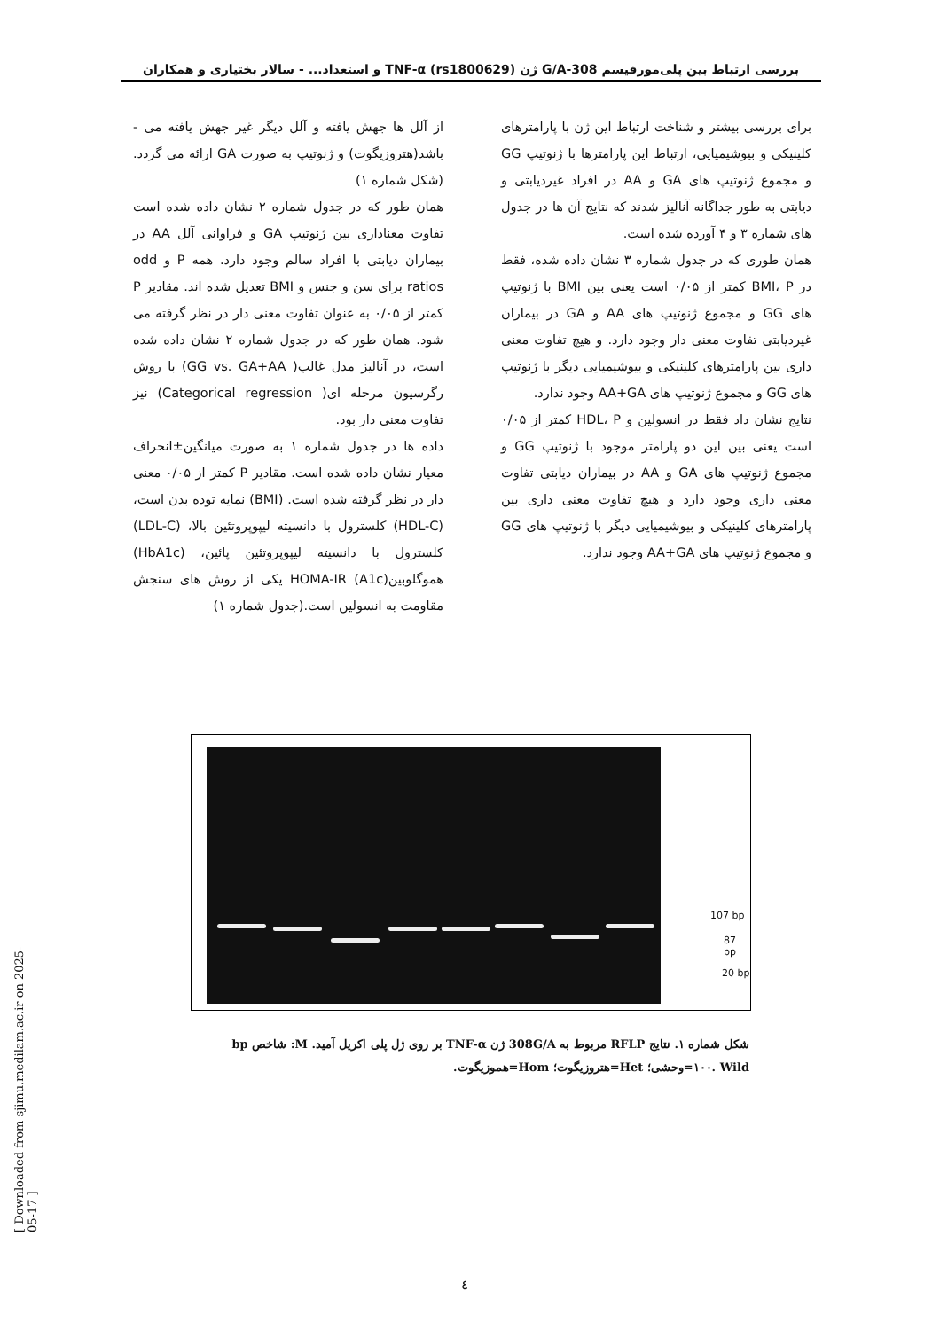بررسی ارتباط بین پلی‌مورفیسم 308-G/A ژن TNF-α (rs1800629) و استعداد... - سالار بختیاری و همکاران
از آلل ها جهش یافته و آلل دیگر غیر جهش یافته می - باشد(هتروزیگوت) و ژنوتیپ به صورت GA ارائه می گردد.(شکل شماره ۱)
همان طور که در جدول شماره ۲ نشان داده شده است تفاوت معناداری بین ژنوتیپ GA و فراوانی آلل AA در بیماران دیابتی با افراد سالم وجود دارد. همه P و odd ratios برای سن و جنس و BMI تعدیل شده اند. مقادیر P کمتر از ۰/۰۵ به عنوان تفاوت معنی دار در نظر گرفته می شود. همان طور که در جدول شماره ۲ نشان داده شده است، در آنالیز مدل غالب( GG vs. GA+AA) با روش رگرسیون مرحله ای( Categorical regression) نیز تفاوت معنی دار بود.
داده ها در جدول شماره ۱ به صورت میانگین±انحراف معیار نشان داده شده است. مقادیر P کمتر از ۰/۰۵ معنی دار در نظر گرفته شده است. (BMI) نمایه توده بدن است، (HDL-C) کلسترول با دانسیته لیپوپروتئین بالا، (LDL-C) کلسترول با دانسیته لیپوپروتئین پائین، (HbA1c) هموگلوبین(A1c) HOMA-IR یکی از روش های سنجش مقاومت به انسولین است.(جدول شماره ۱)
برای بررسی بیشتر و شناخت ارتباط این ژن با پارامترهای کلینیکی و بیوشیمیایی، ارتباط این پارامترها با ژنوتیپ GG و مجموع ژنوتیپ های GA و AA در افراد غیردیابتی و دیابتی به طور جداگانه آنالیز شدند که نتایج آن ها در جدول های شماره ۳ و ۴ آورده شده است.
همان طوری که در جدول شماره ۳ نشان داده شده، فقط در BMI، P کمتر از ۰/۰۵ است یعنی بین BMI با ژنوتیپ های GG و مجموع ژنوتیپ های AA و GA در بیماران غیردیابتی تفاوت معنی دار وجود دارد. و هیچ تفاوت معنی داری بین پارامترهای کلینیکی و بیوشیمیایی دیگر با ژنوتیپ های GG و مجموع ژنوتیپ های AA+GA وجود ندارد.
نتایج نشان داد فقط در انسولین و HDL، P کمتر از ۰/۰۵ است یعنی بین این دو پارامتر موجود با ژنوتیپ GG و مجموع ژنوتیپ های GA و AA در بیماران دیابتی تفاوت معنی داری وجود دارد و هیچ تفاوت معنی داری بین پارامترهای کلینیکی و بیوشیمیایی دیگر با ژنوتیپ های GG و مجموع ژنوتیپ های AA+GA وجود ندارد.
107 bp
87 bp
20 bp
شکل شماره ۱. نتایج RFLP مربوط به 308G/A ژن TNF-α بر روی ژل پلی اکریل آمید. M: شاخص bp ۱۰۰. Wild=وحشی؛ Het=هتروزیگوت؛ Hom=هموزیگوت.
[ Downloaded from sjimu.medilam.ac.ir on 2025-05-17 ]
٤